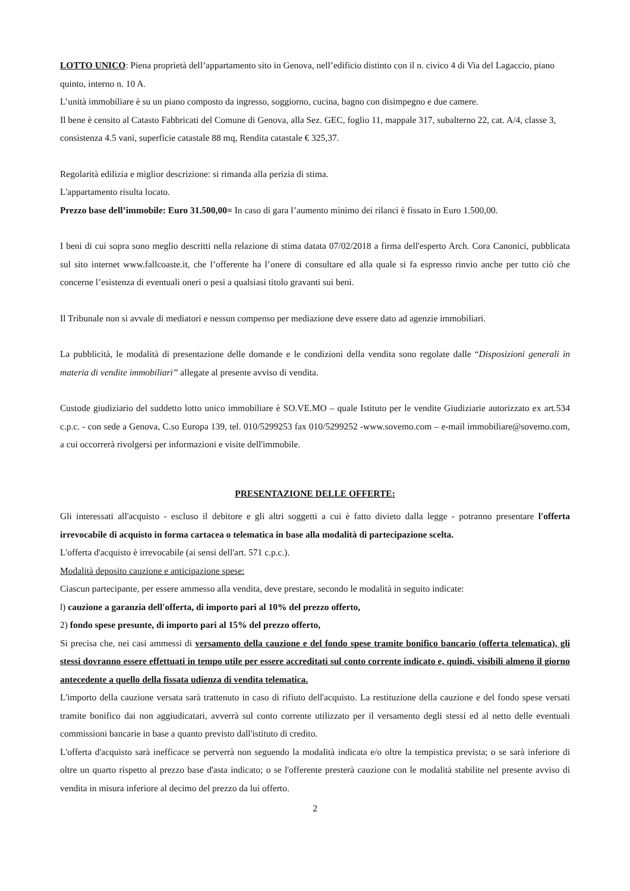LOTTO UNICO: Piena proprietà dell’appartamento sito in Genova, nell’edificio distinto con il n. civico 4 di Via del Lagaccio, piano quinto, interno n. 10 A.
L’unità immobiliare è su un piano composto da ingresso, soggiorno, cucina, bagno con disimpegno e due camere.
Il bene è censito al Catasto Fabbricati del Comune di Genova, alla Sez. GEC, foglio 11, mappale 317, subalterno 22, cat. A/4, classe 3, consistenza 4.5 vani, superficie catastale 88 mq, Rendita catastale € 325,37.
Regolarità edilizia e miglior descrizione: si rimanda alla perizia di stima.
L'appartamento risulta locato.
Prezzo base dell’immobile: Euro 31.500,00= In caso di gara l’aumento minimo dei rilanci è fissato in Euro 1.500,00.
I beni di cui sopra sono meglio descritti nella relazione di stima datata 07/02/2018 a firma dell'esperto Arch. Cora Canonici, pubblicata sul sito internet www.fallcoaste.it, che l’offerente ha l’onere di consultare ed alla quale si fa espresso rinvio anche per tutto ciò che concerne l’esistenza di eventuali oneri o pesi a qualsiasi titolo gravanti sui beni.
Il Tribunale non si avvale di mediatori e nessun compenso per mediazione deve essere dato ad agenzie immobiliari.
La pubblicità, le modalità di presentazione delle domande e le condizioni della vendita sono regolate dalle “Disposizioni generali in materia di vendite immobiliari” allegate al presente avviso di vendita.
Custode giudiziario del suddetto lotto unico immobiliare è SO.VE.MO – quale Istituto per le vendite Giudiziarie autorizzato ex art.534 c.p.c. - con sede a Genova, C.so Europa 139, tel. 010/5299253 fax 010/5299252 -www.sovemo.com – e-mail immobiliare@sovemo.com, a cui occorrerà rivolgersi per informazioni e visite dell'immobile.
PRESENTAZIONE DELLE OFFERTE:
Gli interessati all'acquisto - escluso il debitore e gli altri soggetti a cui è fatto divieto dalla legge - potranno presentare l'offerta irrevocabile di acquisto in forma cartacea o telematica in base alla modalità di partecipazione scelta.
L'offerta d'acquisto è irrevocabile (ai sensi dell'art. 571 c.p.c.).
Modalità deposito cauzione e anticipazione spese:
Ciascun partecipante, per essere ammesso alla vendita, deve prestare, secondo le modalità in seguito indicate:
l) cauzione a garanzia dell'offerta, di importo pari al 10% del prezzo offerto,
2) fondo spese presunte, di importo pari al 15% del prezzo offerto,
Si precisa che, nei casi ammessi di versamento della cauzione e del fondo spese tramite bonifico bancario (offerta telematica), gli stessi dovranno essere effettuati in tempo utile per essere accreditati sul conto corrente indicato e, quindi, visibili almeno il giorno antecedente a quello della fissata udienza di vendita telematica.
L'importo della cauzione versata sarà trattenuto in caso di rifiuto dell'acquisto. La restituzione della cauzione e del fondo spese versati tramite bonifico dai non aggiudicatari, avverrà sul conto corrente utilizzato per il versamento degli stessi ed al netto delle eventuali commissioni bancarie in base a quanto previsto dall'istituto di credito.
L'offerta d'acquisto sarà inefficace se perverrà non seguendo la modalità indicata e/o oltre la tempistica prevista; o se sarà inferiore di oltre un quarto rispetto al prezzo base d'asta indicato; o se l'offerente presterà cauzione con le modalità stabilite nel presente avviso di vendita in misura inferiore al decimo del prezzo da lui offerto.
2